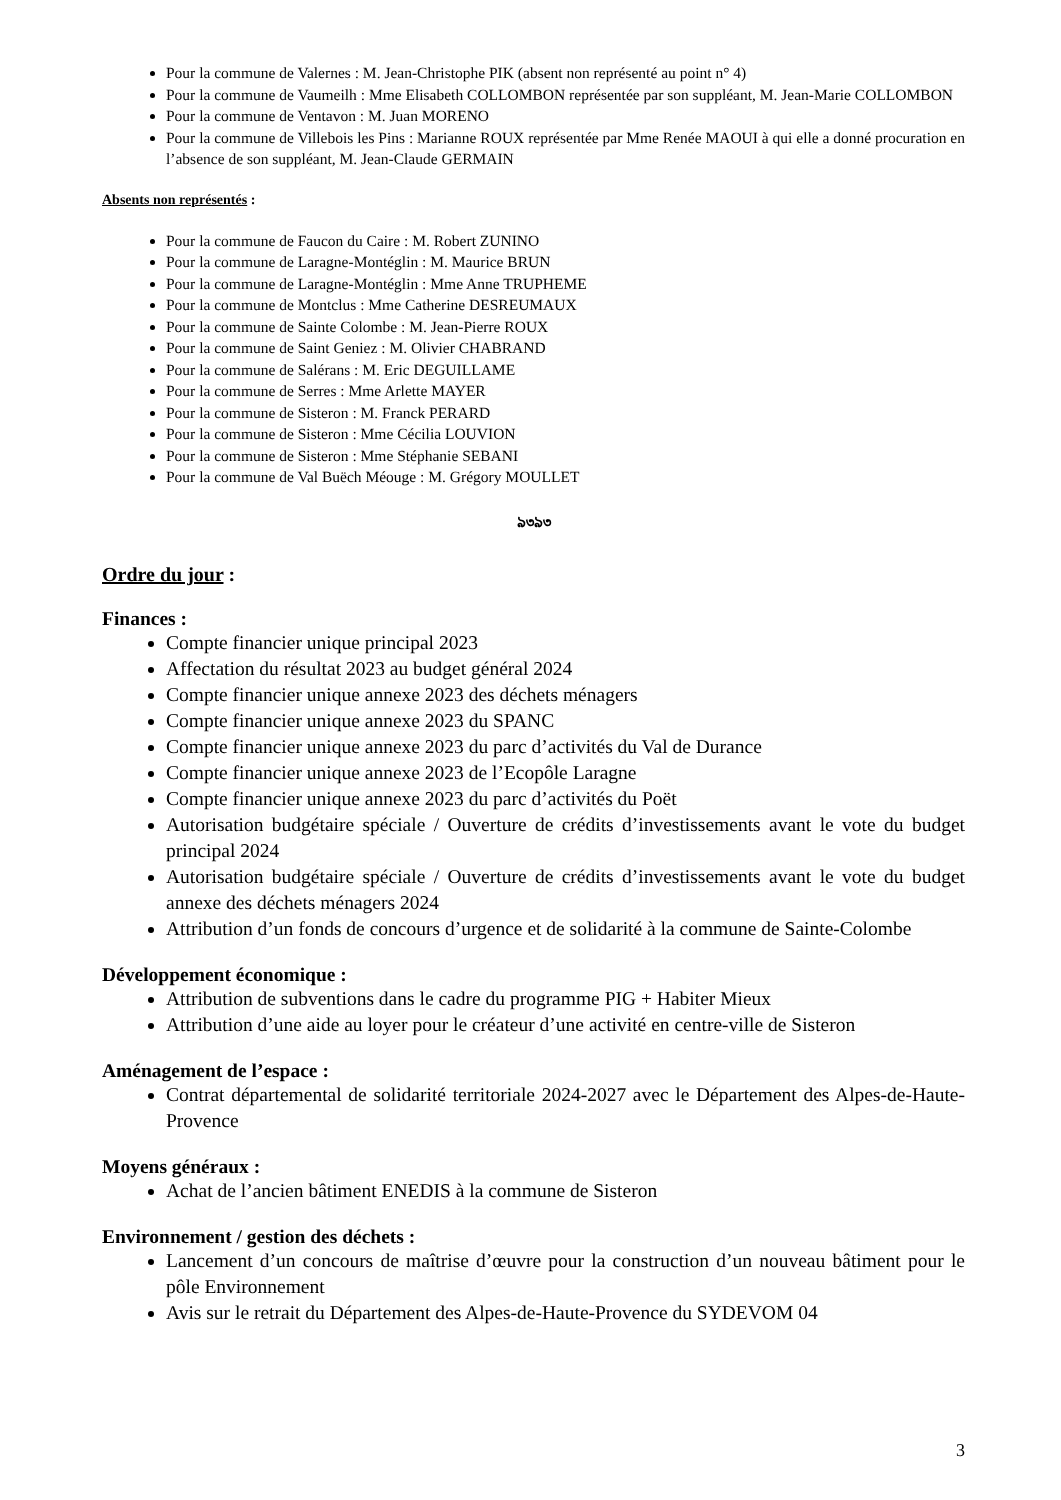Pour la commune de Valernes : M. Jean-Christophe PIK (absent non représenté au point n° 4)
Pour la commune de Vaumeilh : Mme Elisabeth COLLOMBON représentée par son suppléant, M. Jean-Marie COLLOMBON
Pour la commune de Ventavon : M. Juan MORENO
Pour la commune de Villebois les Pins : Marianne ROUX représentée par Mme Renée MAOUI à qui elle a donné procuration en l’absence de son suppléant, M. Jean-Claude GERMAIN
Absents non représentés :
Pour la commune de Faucon du Caire : M. Robert ZUNINO
Pour la commune de Laragne-Montéglin : M. Maurice BRUN
Pour la commune de Laragne-Montéglin : Mme Anne TRUPHEME
Pour la commune de Montclus : Mme Catherine DESREUMAUX
Pour la commune de Sainte Colombe : M. Jean-Pierre ROUX
Pour la commune de Saint Geniez : M. Olivier CHABRAND
Pour la commune de Salérans : M. Eric DEGUILLAME
Pour la commune de Serres : Mme Arlette MAYER
Pour la commune de Sisteron : M. Franck PERARD
Pour la commune de Sisteron : Mme Cécilia LOUVION
Pour la commune de Sisteron : Mme Stéphanie SEBANI
Pour la commune de Val Buëch Méouge : M. Grégory MOULLET
ঌ৩ঌ৩
Ordre du jour :
Finances :
Compte financier unique principal 2023
Affectation du résultat 2023 au budget général 2024
Compte financier unique annexe 2023 des déchets ménagers
Compte financier unique annexe 2023 du SPANC
Compte financier unique annexe 2023 du parc d’activités du Val de Durance
Compte financier unique annexe 2023 de l’Ecopôle Laragne
Compte financier unique annexe 2023 du parc d’activités du Poët
Autorisation budgétaire spéciale / Ouverture de crédits d’investissements avant le vote du budget principal 2024
Autorisation budgétaire spéciale / Ouverture de crédits d’investissements avant le vote du budget annexe des déchets ménagers 2024
Attribution d’un fonds de concours d’urgence et de solidarité à la commune de Sainte-Colombe
Développement économique :
Attribution de subventions dans le cadre du programme PIG + Habiter Mieux
Attribution d’une aide au loyer pour le créateur d’une activité en centre-ville de Sisteron
Aménagement de l’espace :
Contrat départemental de solidarité territoriale 2024-2027 avec le Département des Alpes-de-Haute-Provence
Moyens généraux :
Achat de l’ancien bâtiment ENEDIS à la commune de Sisteron
Environnement / gestion des déchets :
Lancement d’un concours de maîtrise d’œuvre pour la construction d’un nouveau bâtiment pour le pôle Environnement
Avis sur le retrait du Département des Alpes-de-Haute-Provence du SYDEVOM 04
3